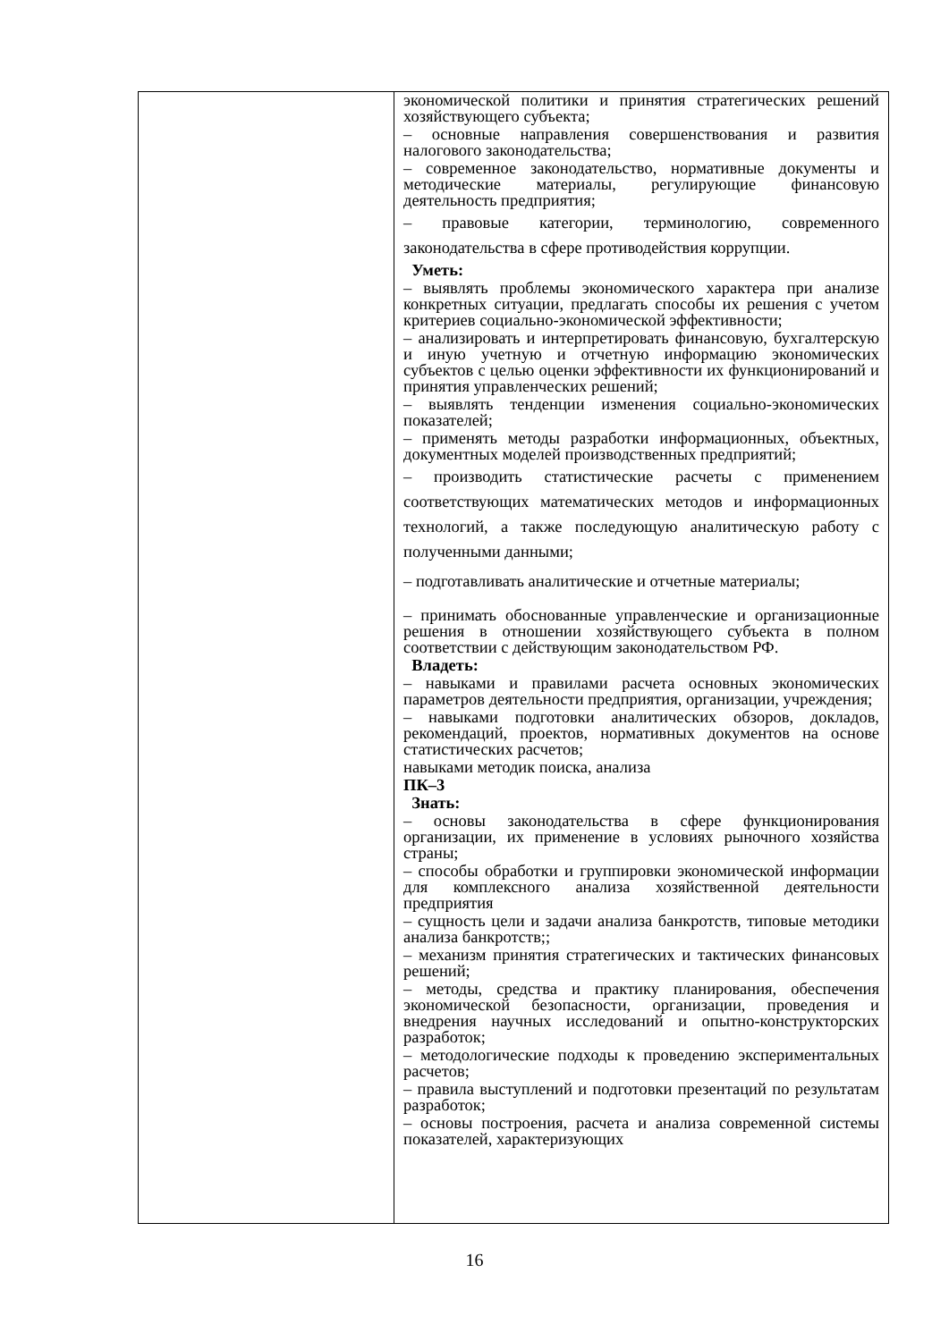| | экономической политики и принятия стратегических решений хозяйствующего субъекта; – основные направления совершенствования и развития налогового законодательства; – современное законодательство, нормативные документы и методические материалы, регулирующие финансовую деятельность предприятия; – правовые категории, терминологию, современного законодательства в сфере противодействия коррупции. Уметь: – выявлять проблемы экономического характера при анализе конкретных ситуации, предлагать способы их решения с учетом критериев социально-экономической эффективности; – анализировать и интерпретировать финансовую, бухгалтерскую и иную учетную и отчетную информацию экономических субъектов с целью оценки эффективности их функционирований и принятия управленческих решений; – выявлять тенденции изменения социально-экономических показателей; – применять методы разработки информационных, объектных, документных моделей производственных предприятий; – производить статистические расчеты с применением соответствующих математических методов и информационных технологий, а также последующую аналитическую работу с полученными данными; – подготавливать аналитические и отчетные материалы; – принимать обоснованные управленческие и организационные решения в отношении хозяйствующего субъекта в полном соответствии с действующим законодательством РФ. Владеть: – навыками и правилами расчета основных экономических параметров деятельности предприятия, организации, учреждения; – навыками подготовки аналитических обзоров, докладов, рекомендаций, проектов, нормативных документов на основе статистических расчетов; навыками методик поиска, анализа ПК–3 Знать: – основы законодательства в сфере функционирования организации, их применение в условиях рыночного хозяйства страны; – способы обработки и группировки экономической информации для комплексного анализа хозяйственной деятельности предприятия – сущность цели и задачи анализа банкротств, типовые методики анализа банкротств;; – механизм принятия стратегических и тактических финансовых решений; – методы, средства и практику планирования, обеспечения экономической безопасности, организации, проведения и внедрения научных исследований и опытно-конструкторских разработок; – методологические подходы к проведению экспериментальных расчетов; – правила выступлений и подготовки презентаций по результатам разработок; – основы построения, расчета и анализа современной системы показателей, характеризующих |
16